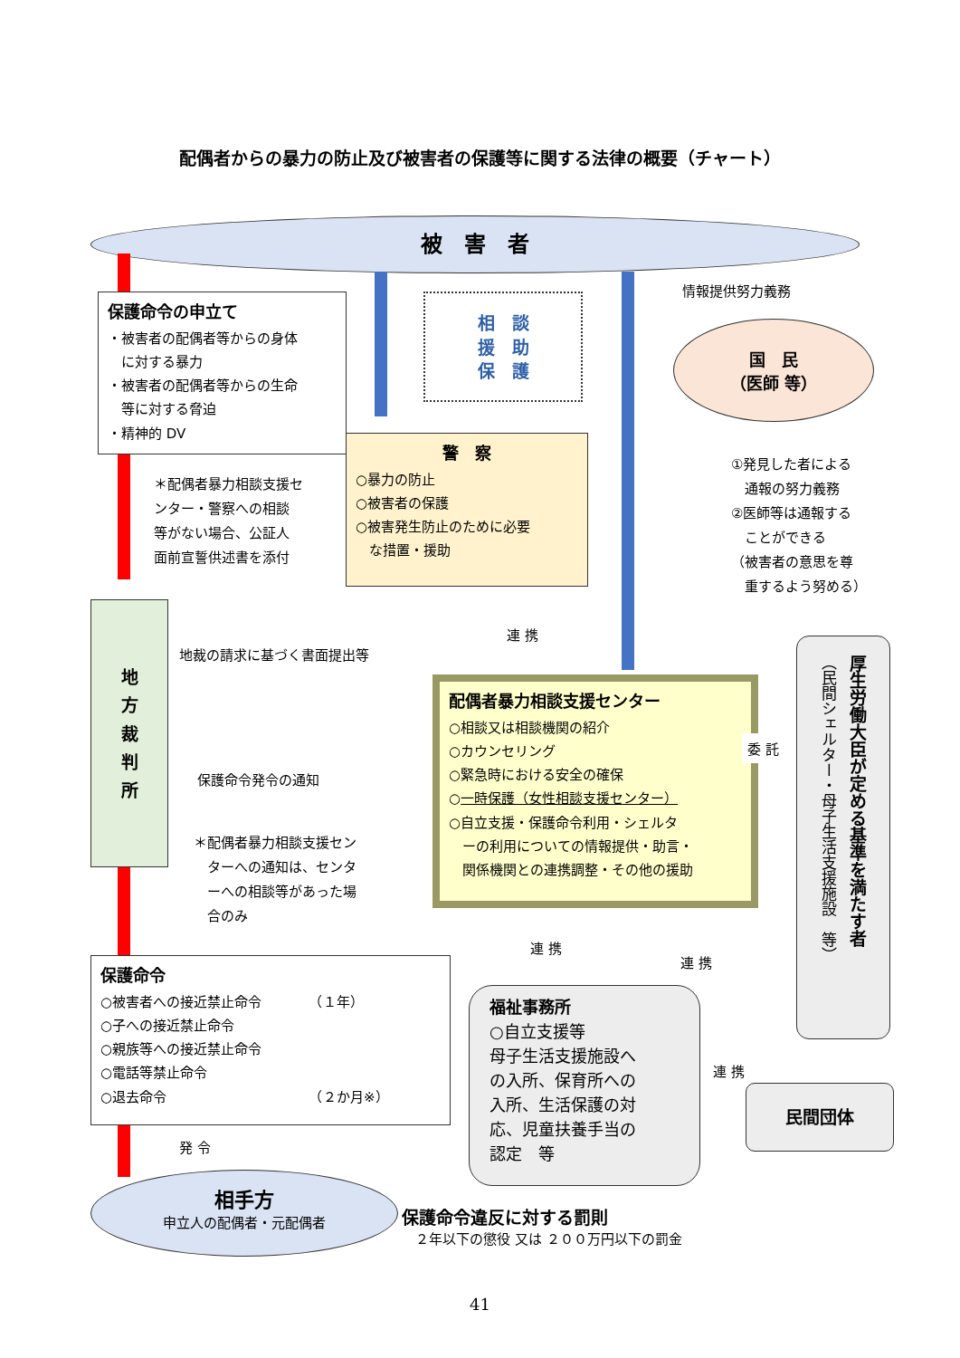配偶者からの暴力の防止及び被害者の保護等に関する法律の概要（チャート）
被　害　者
保護命令の申立て
・被害者の配偶者等からの身体
　に対する暴力
・被害者の配偶者等からの生命
　等に対する脅迫
・精神的 DV
相　談
援　助
保　護
情報提供努力義務
国　民
（医師 等）
＊配偶者暴力相談支援セ
ンター・警察への相談
等がない場合、公証人
面前宣誓供述書を添付
警　察
○暴力の防止
○被害者の保護
○被害発生防止のために必要
　な措置・援助
①発見した者による
　通報の努力義務
②医師等は通報する
　ことができる
（被害者の意思を尊
　重するよう努める）
地
方
裁
判
所
連 携
地裁の請求に基づく書面提出等
保護命令発令の通知
＊配偶者暴力相談支援セン
　ターへの通知は、センタ
　ーへの相談等があった場
　合のみ
配偶者暴力相談支援センター
○相談又は相談機関の紹介
○カウンセリング
○緊急時における安全の確保
○一時保護（女性相談支援センター）
○自立支援・保護命令利用・シェルタ
　ーの利用についての情報提供・助言・
　関係機関との連携調整・その他の援助
委 託
厚生労働大臣が定める基準を満たす者
（民間シェルター・母子生活支援施設　等）
連 携
連 携
連 携
保護命令
○被害者への接近禁止命令　　　　（１年）
○子への接近禁止命令
○親族等への接近禁止命令
○電話等禁止命令
○退去命令　　　　　　　　　　　（２か月※）
福祉事務所
○自立支援等
母子生活支援施設へ
の入所、保育所への
入所、生活保護の対
応、児童扶養手当の
認定　等
民間団体
発 令
相手方
申立人の配偶者・元配偶者
保護命令違反に対する罰則
　２年以下の懲役 又は ２００万円以下の罰金
41